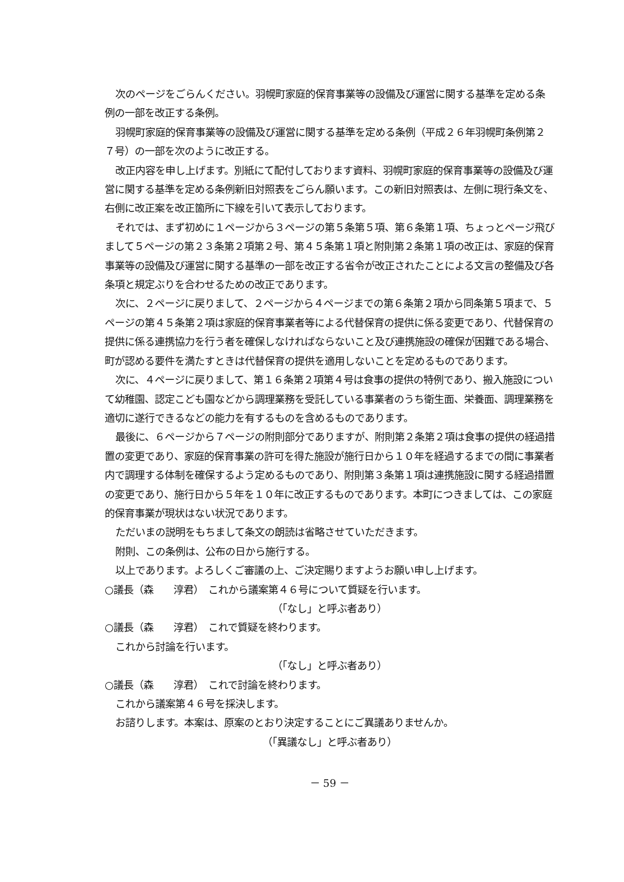次のページをごらんください。羽幌町家庭的保育事業等の設備及び運営に関する基準を定める条例の一部を改正する条例。
羽幌町家庭的保育事業等の設備及び運営に関する基準を定める条例（平成２６年羽幌町条例第２７号）の一部を次のように改正する。
改正内容を申し上げます。別紙にて配付しております資料、羽幌町家庭的保育事業等の設備及び運営に関する基準を定める条例新旧対照表をごらん願います。この新旧対照表は、左側に現行条文を、右側に改正案を改正箇所に下線を引いて表示しております。
それでは、まず初めに１ページから３ページの第５条第５項、第６条第１項、ちょっとページ飛びまして５ページの第２３条第２項第２号、第４５条第１項と附則第２条第１項の改正は、家庭的保育事業等の設備及び運営に関する基準の一部を改正する省令が改正されたことによる文言の整備及び各条項と規定ぶりを合わせるための改正であります。
次に、２ページに戻りまして、２ページから４ページまでの第６条第２項から同条第５項まで、５ページの第４５条第２項は家庭的保育事業者等による代替保育の提供に係る変更であり、代替保育の提供に係る連携協力を行う者を確保しなければならないこと及び連携施設の確保が困難である場合、町が認める要件を満たすときは代替保育の提供を適用しないことを定めるものであります。
次に、４ページに戻りまして、第１６条第２項第４号は食事の提供の特例であり、搬入施設について幼稚園、認定こども園などから調理業務を受託している事業者のうち衛生面、栄養面、調理業務を適切に遂行できるなどの能力を有するものを含めるものであります。
最後に、６ページから７ページの附則部分でありますが、附則第２条第２項は食事の提供の経過措置の変更であり、家庭的保育事業の許可を得た施設が施行日から１０年を経過するまでの間に事業者内で調理する体制を確保するよう定めるものであり、附則第３条第１項は連携施設に関する経過措置の変更であり、施行日から５年を１０年に改正するものであります。本町につきましては、この家庭的保育事業が現状はない状況であります。
ただいまの説明をもちまして条文の朗読は省略させていただきます。
附則、この条例は、公布の日から施行する。
以上であります。よろしくご審議の上、ご決定賜りますようお願い申し上げます。
○議長（森　　淳君）　これから議案第４６号について質疑を行います。
（「なし」と呼ぶ者あり）
○議長（森　　淳君）　これで質疑を終わります。
これから討論を行います。
（「なし」と呼ぶ者あり）
○議長（森　　淳君）　これで討論を終わります。
これから議案第４６号を採決します。
お諮りします。本案は、原案のとおり決定することにご異議ありませんか。
（「異議なし」と呼ぶ者あり）
－ 59 －